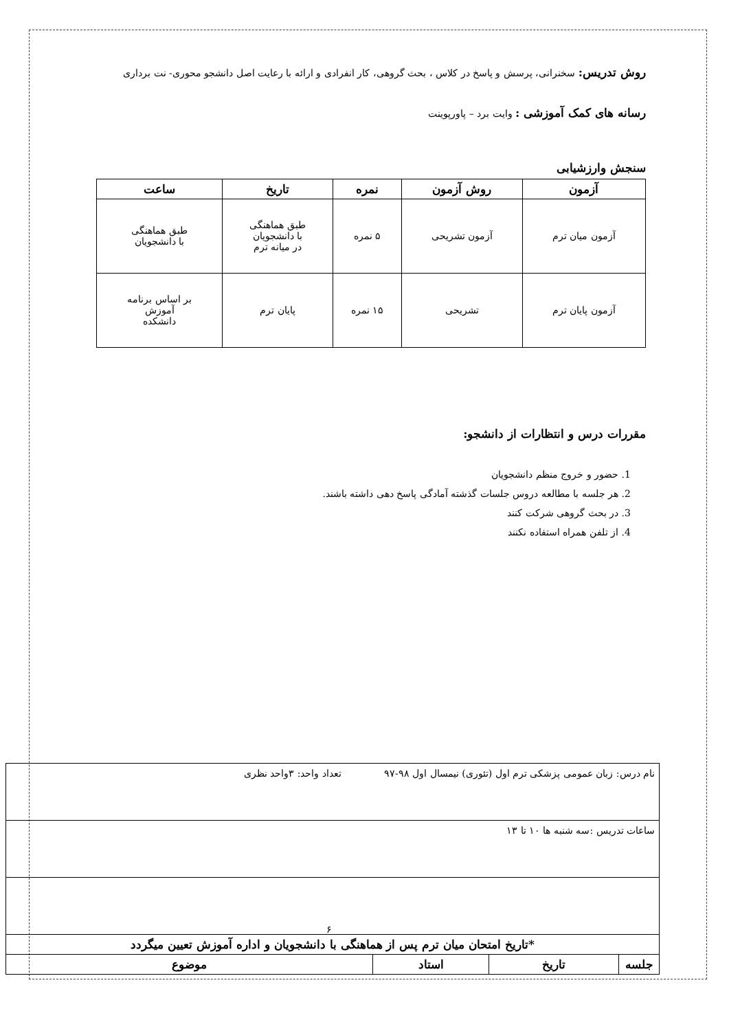روش تدریس: سخنرانی، پرسش و پاسخ در کلاس ، بحث گروهی، کار انفرادی و ارائه با رعایت اصل دانشجو محوری- نت برداری
رسانه های کمک آموزشی : وایت برد – پاورپوینت
سنجش وارزشیابی
| آزمون | روش آزمون | نمره | تاریخ | ساعت |
| --- | --- | --- | --- | --- |
| آزمون میان ترم | آزمون تشریحی | ۵ نمره | طبق هماهنگی با دانشجویان در میانه ترم | طبق هماهنگی با دانشجویان |
| آزمون پایان ترم | تشریحی | ۱۵ نمره | پایان ترم | بر اساس برنامه آموزش دانشکده |
مقررات درس و انتظارات از دانشجو:
1. حضور و خروج منظم دانشجویان
2. هر جلسه با مطالعه دروس جلسات گذشته آمادگی پاسخ دهی داشته باشند.
3. در بحث گروهی شرکت کنند
4. از تلفن همراه استفاده نکنند
| نام درس: زبان عمومی پزشکی ترم اول (تئوری) نیمسال اول ۹۸-۹۷ تعداد واحد: ۳واحد نظری | | | |
| ساعات تدریس :سه شنبه ها ۱۰ تا ۱۳ | | | |
| *تاریخ امتحان میان ترم پس از هماهنگی با دانشجویان و اداره آموزش تعیین میگردد | | | |
| جلسه | تاریخ | استاد | موضوع |
۶